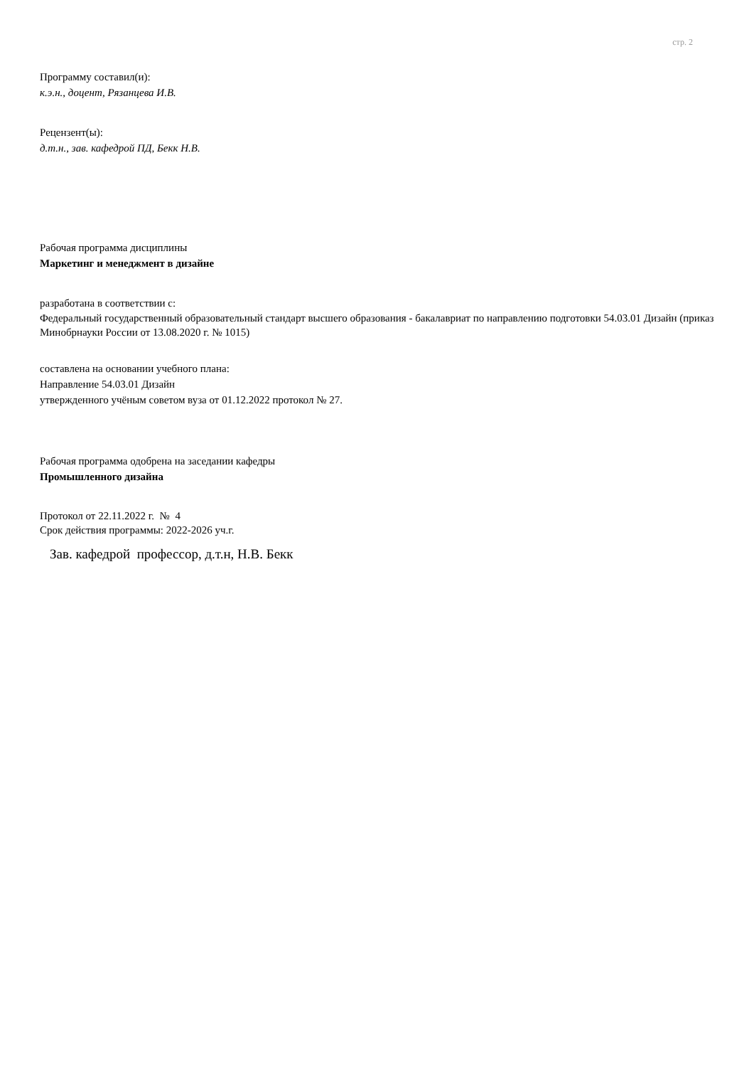стр. 2
Программу составил(и):
к.э.н., доцент, Рязанцева И.В.
Рецензент(ы):
д.т.н., зав. кафедрой ПД, Бекк Н.В.
Рабочая программа дисциплины
Маркетинг и менеджмент в дизайне
разработана в соответствии с:
Федеральный государственный образовательный стандарт высшего образования - бакалавриат по направлению подготовки 54.03.01 Дизайн (приказ Минобрнауки России от 13.08.2020 г. № 1015)
составлена на основании учебного плана:
Направление 54.03.01 Дизайн
утвержденного учёным советом вуза от 01.12.2022 протокол № 27.
Рабочая программа одобрена на заседании кафедры
Промышленного дизайна
Протокол от 22.11.2022 г. № 4
Срок действия программы: 2022-2026 уч.г.
Зав. кафедрой профессор, д.т.н, Н.В. Бекк